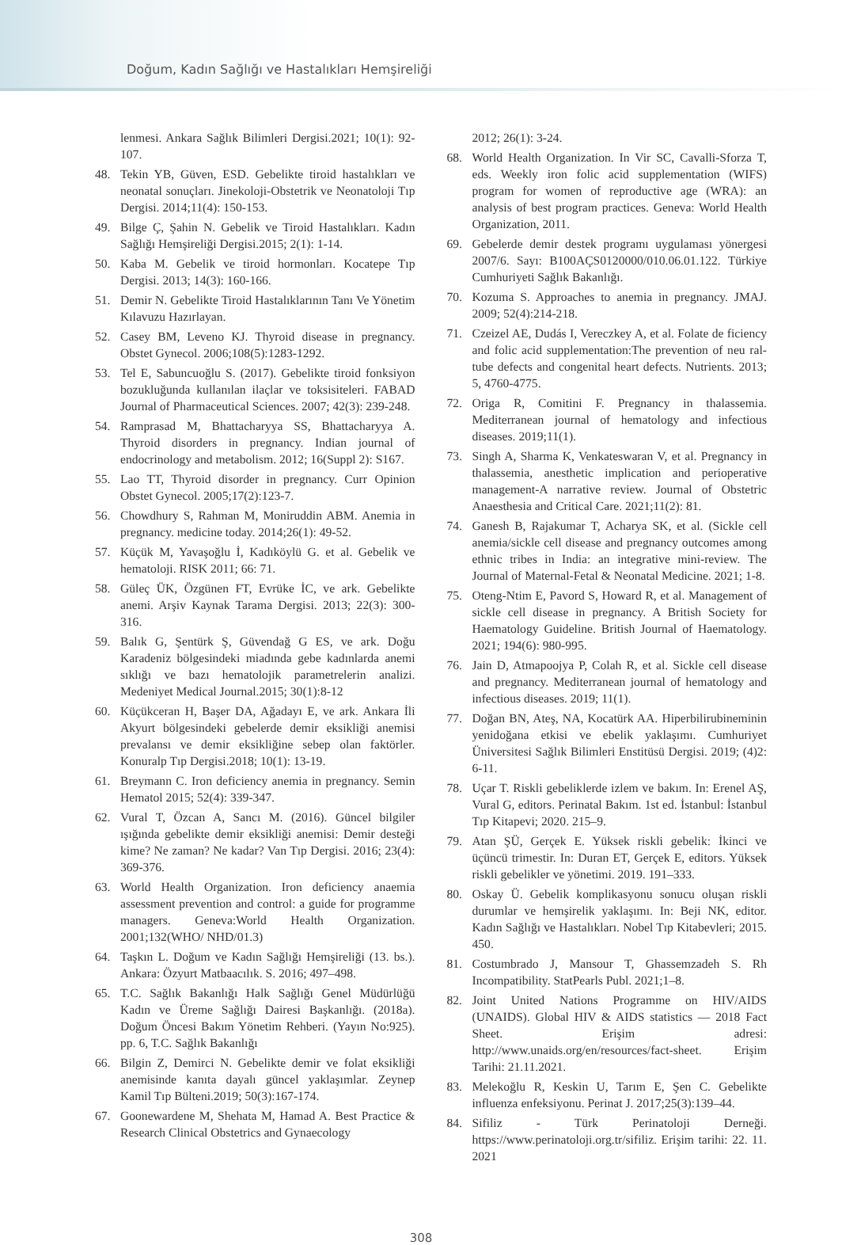Doğum, Kadın Sağlığı ve Hastalıkları Hemşireliği
lenmesi. Ankara Sağlık Bilimleri Dergisi.2021; 10(1): 92-107.
48. Tekin YB, Güven, ESD. Gebelikte tiroid hastalıkları ve neonatal sonuçları. Jinekoloji-Obstetrik ve Neonatoloji Tıp Dergisi. 2014;11(4): 150-153.
49. Bilge Ç, Şahin N. Gebelik ve Tiroid Hastalıkları. Kadın Sağlığı Hemşireliği Dergisi.2015; 2(1): 1-14.
50. Kaba M. Gebelik ve tiroid hormonları. Kocatepe Tıp Dergisi. 2013; 14(3): 160-166.
51. Demir N. Gebelikte Tiroid Hastalıklarının Tanı Ve Yönetim Kılavuzu Hazırlayan.
52. Casey BM, Leveno KJ. Thyroid disease in pregnancy. Obstet Gynecol. 2006;108(5):1283-1292.
53. Tel E, Sabuncuoğlu S. (2017). Gebelikte tiroid fonksiyon bozukluğunda kullanılan ilaçlar ve toksisiteleri. FABAD Journal of Pharmaceutical Sciences. 2007; 42(3): 239-248.
54. Ramprasad M, Bhattacharyya SS, Bhattacharyya A. Thyroid disorders in pregnancy. Indian journal of endocrinology and metabolism. 2012; 16(Suppl 2): S167.
55. Lao TT, Thyroid disorder in pregnancy. Curr Opinion Obstet Gynecol. 2005;17(2):123-7.
56. Chowdhury S, Rahman M, Moniruddin ABM. Anemia in pregnancy. medicine today. 2014;26(1): 49-52.
57. Küçük M, Yavaşoğlu İ, Kadıköylü G. et al. Gebelik ve hematoloji. RISK 2011; 66: 71.
58. Güleç ÜK, Özgünen FT, Evrüke İC, ve ark. Gebelikte anemi. Arşiv Kaynak Tarama Dergisi. 2013; 22(3): 300-316.
59. Balık G, Şentürk Ş, Güvendağ G ES, ve ark. Doğu Karadeniz bölgesindeki miadında gebe kadınlarda anemi sıklığı ve bazı hematolojik parametrelerin analizi. Medeniyet Medical Journal.2015; 30(1):8-12
60. Küçükceran H, Başer DA, Ağadayı E, ve ark. Ankara İli Akyurt bölgesindeki gebelerde demir eksikliği anemisi prevalansı ve demir eksikliğine sebep olan faktörler. Konuralp Tıp Dergisi.2018; 10(1): 13-19.
61. Breymann C. Iron deficiency anemia in pregnancy. Semin Hematol 2015; 52(4): 339-347.
62. Vural T, Özcan A, Sancı M. (2016). Güncel bilgiler ışığında gebelikte demir eksikliği anemisi: Demir desteği kime? Ne zaman? Ne kadar? Van Tıp Dergisi. 2016; 23(4): 369-376.
63. World Health Organization. Iron deficiency anaemia assessment prevention and control: a guide for programme managers. Geneva:World Health Organization. 2001;132(WHO/ NHD/01.3)
64. Taşkın L. Doğum ve Kadın Sağlığı Hemşireliği (13. bs.). Ankara: Özyurt Matbaacılık. S. 2016; 497–498.
65. T.C. Sağlık Bakanlığı Halk Sağlığı Genel Müdürlüğü Kadın ve Üreme Sağlığı Dairesi Başkanlığı. (2018a). Doğum Öncesi Bakım Yönetim Rehberi. (Yayın No:925). pp. 6, T.C. Sağlık Bakanlığı
66. Bilgin Z, Demirci N. Gebelikte demir ve folat eksikliği anemisinde kanıta dayalı güncel yaklaşımlar. Zeynep Kamil Tıp Bülteni.2019; 50(3):167-174.
67. Goonewardene M, Shehata M, Hamad A. Best Practice & Research Clinical Obstetrics and Gynaecology
2012; 26(1): 3-24.
68. World Health Organization. In Vir SC, Cavalli-Sforza T, eds. Weekly iron folic acid supplementation (WIFS) program for women of reproductive age (WRA): an analysis of best program practices. Geneva: World Health Organization, 2011.
69. Gebelerde demir destek programı uygulaması yönergesi 2007/6. Sayı: B100AÇS0120000/010.06.01.122. Türkiye Cumhuriyeti Sağlık Bakanlığı.
70. Kozuma S. Approaches to anemia in pregnancy. JMAJ. 2009; 52(4):214-218.
71. Czeizel AE, Dudás I, Vereczkey A, et al. Folate de ficiency and folic acid supplementation:The prevention of neu ral-tube defects and congenital heart defects. Nutrients. 2013; 5, 4760-4775.
72. Origa R, Comitini F. Pregnancy in thalassemia. Mediterranean journal of hematology and infectious diseases. 2019;11(1).
73. Singh A, Sharma K, Venkateswaran V, et al. Pregnancy in thalassemia, anesthetic implication and perioperative management-A narrative review. Journal of Obstetric Anaesthesia and Critical Care. 2021;11(2): 81.
74. Ganesh B, Rajakumar T, Acharya SK, et al. (Sickle cell anemia/sickle cell disease and pregnancy outcomes among ethnic tribes in India: an integrative mini-review. The Journal of Maternal-Fetal & Neonatal Medicine. 2021; 1-8.
75. Oteng-Ntim E, Pavord S, Howard R, et al. Management of sickle cell disease in pregnancy. A British Society for Haematology Guideline. British Journal of Haematology. 2021; 194(6): 980-995.
76. Jain D, Atmapoojya P, Colah R, et al. Sickle cell disease and pregnancy. Mediterranean journal of hematology and infectious diseases. 2019; 11(1).
77. Doğan BN, Ateş, NA, Kocatürk AA. Hiperbilirubineminin yenidoğana etkisi ve ebelik yaklaşımı. Cumhuriyet Üniversitesi Sağlık Bilimleri Enstitüsü Dergisi. 2019; (4)2: 6-11.
78. Uçar T. Riskli gebeliklerde izlem ve bakım. In: Erenel AŞ, Vural G, editors. Perinatal Bakım. 1st ed. İstanbul: İstanbul Tıp Kitapevi; 2020. 215–9.
79. Atan ŞÜ, Gerçek E. Yüksek riskli gebelik: İkinci ve üçüncü trimestir. In: Duran ET, Gerçek E, editors. Yüksek riskli gebelikler ve yönetimi. 2019. 191–333.
80. Oskay Ü. Gebelik komplikasyonu sonucu oluşan riskli durumlar ve hemşirelik yaklaşımı. In: Beji NK, editor. Kadın Sağlığı ve Hastalıkları. Nobel Tıp Kitabevleri; 2015. 450.
81. Costumbrado J, Mansour T, Ghassemzadeh S. Rh Incompatibility. StatPearls Publ. 2021;1–8.
82. Joint United Nations Programme on HIV/AIDS (UNAIDS). Global HIV & AIDS statistics — 2018 Fact Sheet. Erişim adresi: http://www.unaids.org/en/resources/fact-sheet. Erişim Tarihi: 21.11.2021.
83. Melekoğlu R, Keskin U, Tarım E, Şen C. Gebelikte influenza enfeksiyonu. Perinat J. 2017;25(3):139–44.
84. Sifiliz - Türk Perinatoloji Derneği. https://www.perinatoloji.org.tr/sifiliz. Erişim tarihi: 22. 11. 2021
308